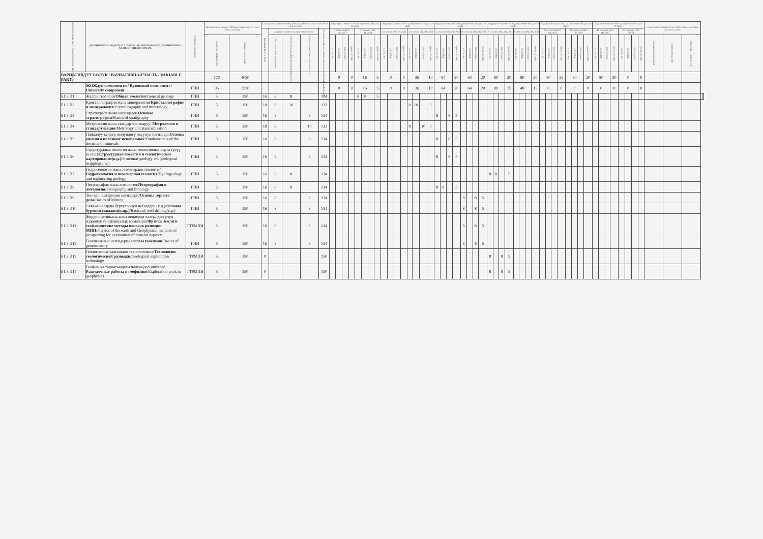| Дисциплинанын коду / Код дисциплины / Discipline code | ДИСЦИПЛИНАЛАРДЫН АТАЛЫШЫ / НАИМЕНОВАНИЕ ДИСЦИПЛИНЫ / NAME OF THE DISCIPLINE | Кафедра/Department | Жалпы эмгек көлөмү/ Общая трудоемкость/ Total labor intensity | | Саттардагы иштин көлөмү/Объем работы в часах/Amount of work in hours | | | | | Окуунун 1-жылы/ 1-й год обучения/ 1st year of study | | | | | | | | Окуунун 2-жылы/ 2-й год обучения/ 2nd year of study | | | | | | | | Окуунун 3-жылы/ 3-й год обучения/ 3rd year of study | | | | | | | | Окуунун 4-жылы/ 4-й год обучения/ 4th year of study | | | | | | | | Окуунун 5-жылы/ 5-й год обучения/ 5th year of study | | | | | | | | Окуунун 6-жылы/ 6-й год обучения/ 6th year of study | | | | | | | | Семестрлер боюнча отчет/ Отчет по семестрам/ Semester report | | | | |
| --- | --- | --- | --- | --- | --- | --- | --- | --- | --- | --- | --- | --- | --- | --- | --- | --- | --- | --- | --- | --- | --- | --- | --- | --- | --- | --- | --- | --- | --- | --- | --- | --- | --- | --- | --- | --- | --- | --- | --- | --- | --- | --- | --- | --- | --- | --- | --- | --- | --- | --- | --- | --- | --- | --- | --- | --- | --- | --- | --- | --- | --- | --- |
| | | | | | Бардыгы/ Всего/ Total | алардын ичинен:/из них:/ from them: | | | Өз алдынча иштөө/ Самостоятельная работа/ Independent work | 1 сем/sem (КС/ОС/AS) | | | | 2 сем/sem (ЖС/ВС/SS) | | | | 3 сем/sem (КС/ОС/AS) | | | | 4 сем/sem (ЖС/ВС/SS) | | | | 5 сем/sem (КС/ОС/AS) | | | | 6 сем/sem (ЖС/ВС/SS) | | | | 7 сем/sem (КС/ОС/AS) | | | | 8 сем/sem (ЖС/ВС/SS) | | | | 9 сем/sem (КС/ОС/AS) | | | | 10 сем/sem (ЖС/ВС/SS) | | | | 11 сем/sem (КС/ОС/AS) | | | | 12 сем/sem (ЖС/ВС/SS) | | | | | | | | |
| | | | Кредиты/ Credits ECTS | Саттар/ Часы/ Hours | | Лекциялар/Лекции/ lectures | Лабораториялык/Лабораторные/ laboratory | Практикалык/Практические/ Practical | | лк/ лк/ lec | лб/лб/ lab | пр/ пр/ prac | Кредит/Credit | лк/ лк/ lec | лб/лб/ lab | пр/ пр/ prac | Кредит/Credit | лк/ лк/ lec | лб/лб/ lab | пр/ пр/ prac | Кредит/Credit | лк/ лк/ lec | лб/лб/ lab | пр/ пр/ prac | Кредит/Credit | лк/ лк/ lec | лб/лб/ lab | пр/ пр/ prac | Кредит/Credit | лк/ лк/ lec | лб/лб/ lab | пр/ пр/ prac | Кредит/Credit | лк/ лк/ lec | лб/лб/ lab | пр/ пр/ prac | Кредит/Credit | лк/ лк/ lec | лб/лб/ lab | пр/ пр/ prac | Кредит/Credit | лк/ лк/ lec | лб/лб/ lab | пр/ пр/ prac | Кредит/Credit | лк/ лк/ lec | лб/лб/ lab | пр/ пр/ prac | Кредит/Credit | лк/ лк/ lec | лб/лб/ lab | пр/ пр/ prac | Кредит/Credit | лк/ лк/ lec | лб/лб/ lab | пр/ пр/ prac | Кредит/Credit | экзамен/экзамен/exam | зачет/credit/zachet | КИ/КД/КП, КП/CW, CP | | |
| ВАРИАТИВДУУ БӨЛҮК / ВАРИАТИВНАЯ ЧАСТЬ / VARIABLE PART: | | | 170 | 4050 | | | | | | 0 | | | 0 | 16 | | | 5 | 0 | | | 0 | 36 | | | 10 | 64 | | | 20 | 64 | | | 20 | 80 | | | 20 | 80 | | | 20 | 80 | | | 25 | 80 | | | 20 | 80 | | | 20 | 0 | | | 0 | | | | | |
| | ЖОЖдун компоненти / Вузовский компонент / University component | ГПИ | 95 | 2250 | | | | | | 0 | | | 0 | 16 | | | 5 | 0 | | | 0 | 36 | | | 10 | 64 | | | 20 | 64 | | | 20 | 80 | | | 25 | 48 | | | 15 | 0 | | | 0 | 0 | | | 0 | 0 | | | 0 | 0 | | | 0 | | | | | |
| Б1.3.П1 | Жалпы геология/ Общая геология /General geology | ГПИ | 5 | 150 | 16 | 8 | 8 | | 134 | | | | | 8 | 8 | | 5 | | | | | | | | | | | | | | | | | | | | | | | | | | | | | | | | | | | | | | | | | | | | | |
| Б1.3.П2 | Кристаллография жана минералогия/ Кристаллография и минералогия /Crystallography and mineralogy | ГПИ | 5 | 150 | 18 | 8 | 10 | | 132 | | | | | | | | | | | | | 8 | 10 | | 5 | | | | | | | | | | | | | | | | | | | | | | | | | | | | | | | | | | | | | |
| Б1.3.П3 | Стратиграфиянын негиздери/ Основы стратиграфии /Basics of stratigraphy | ГПИ | 5 | 150 | 16 | 8 | | 8 | 134 | | | | | | | | | | | | | | | | | 8 | | 8 | 5 | | | | | | | | | | | | | | | | | | | | | | | | | | | | | | | | | |
| Б1.3.П4 | Метрология жана стандартташтыруу/ Метрология и стандартизация /Metrology and standardization | ГПИ | 5 | 150 | 18 | 8 | | 10 | 132 | | | | | | | | | | | | | 8 | | 10 | 5 | | | | | | | | | | | | | | | | | | | | | | | | | | | | | | | | | | | | | |
| Б1.3.П5 | Пайдалуу кендер жөнүндөгү окуунун негиздери Основы учения о полезных ископаемых /Fundamentals of the doctrine of minerals | ГПИ | 5 | 150 | 16 | 8 | | 8 | 134 | | | | | | | | | | | | | | | | | 8 | | 8 | 5 | | | | | | | | | | | | | | | | | | | | | | | | | | | | | | | | | |
| Б1.3.П6 | Структуралык геология жана геологиялык карта түзүү (к.иш.)/ Структурная геология и геологическое картирование(к.р.) /Structural geology and geological mapping(c.w.) | ГПИ | 5 | 150 | 16 | 8 | | 8 | 134 | | | | | | | | | | | | | | | | | 8 | | 8 | 5 | | | | | | | | | | | | | | | | | | | | | | | | | | | | | | | | | |
| Б1.3.П7 | Гидрогеология жана инженердик геология/ Гидрогеология и инженерная геология /Hydrogeology and engineering geology | ГПИ | 5 | 150 | 16 | 8 | 8 | | 134 | | | | | | | | | | | | | | | | | | | | | | | | | 8 | 8 | | 5 | | | | | | | | | | | | | | | | | | | | | | | | | |
| Б1.3.П8 | Петрография жана литология/ Петрография и литология /Petrography and lithology | ГПИ | 5 | 150 | 16 | 8 | 8 | | 134 | | | | | | | | | | | | | | | | | 8 | 8 | | 5 | | | | | | | | | | | | | | | | | | | | | | | | | | | | | | | | | |
| Б1.3.П9 | Тоо-кен иштеринин негиздери/ Основы горного дела /Basics of Mining | ГПИ | 5 | 150 | 16 | 8 | | 8 | 134 | | | | | | | | | | | | | | | | | | | | | 8 | | 8 | 5 | | | | | | | | | | | | | | | | | | | | | | | | | | | | | |
| Б1.3.П10 | Скважиналарды бургулоонун негиздери (к.д.)/ Основы бурения скважин(к.пр.) /Basics of well drilling(c.p.) | ГПИ | 5 | 150 | 16 | 8 | | 8 | 134 | | | | | | | | | | | | | | | | | | | | | 8 | | 8 | 5 | | | | | | | | | | | | | | | | | | | | | | | | | | | | | |
| Б1.3.П11 | Жердин физикасы жана кендерди чалгындоо үчүн издөөнүн геофизикалык ыкмалары/ Физика Земли и геофизические методы поисков разведки МПИ /Physics of the earth and Geophysical methods of prospecting for exploration of mineral deposits | ТТРМПИ | 5 | 150 | 16 | 8 | | 8 | 134 | | | | | | | | | | | | | | | | | | | | | 8 | | 8 | 5 | | | | | | | | | | | | | | | | | | | | | | | | | | | | | |
| Б1.3.П12 | Геохимиянын негиздери/ Основы геохимии /Basics of geochemistry | ГПИ | 5 | 150 | 16 | 8 | | 8 | 134 | | | | | | | | | | | | | | | | | | | | | 8 | | 8 | 5 | | | | | | | | | | | | | | | | | | | | | | | | | | | | | |
| Б1.3.П13 | Геологиялык чалгындоо технологиясы/ Технологии геологической разведки /Geological exploration technology | ТТРМПИ | 5 | 150 | 0 | | | | 150 | | | | | | | | | | | | | | | | | | | | | | | | | 8 | | 8 | 5 | | | | | | | | | | | | | | | | | | | | | | | | | |
| Б1.3.П14 | Геофизика тармагындагы чалгындоо иштери/ Разведочные работы в геофизике /Exploration work in geophysics | ТТРМПИ | 5 | 150 | 0 | | | | 150 | | | | | | | | | | | | | | | | | | | | | | | | | 8 | | 8 | 5 | | | | | | | | | | | | | | | | | | | | | | | | | |